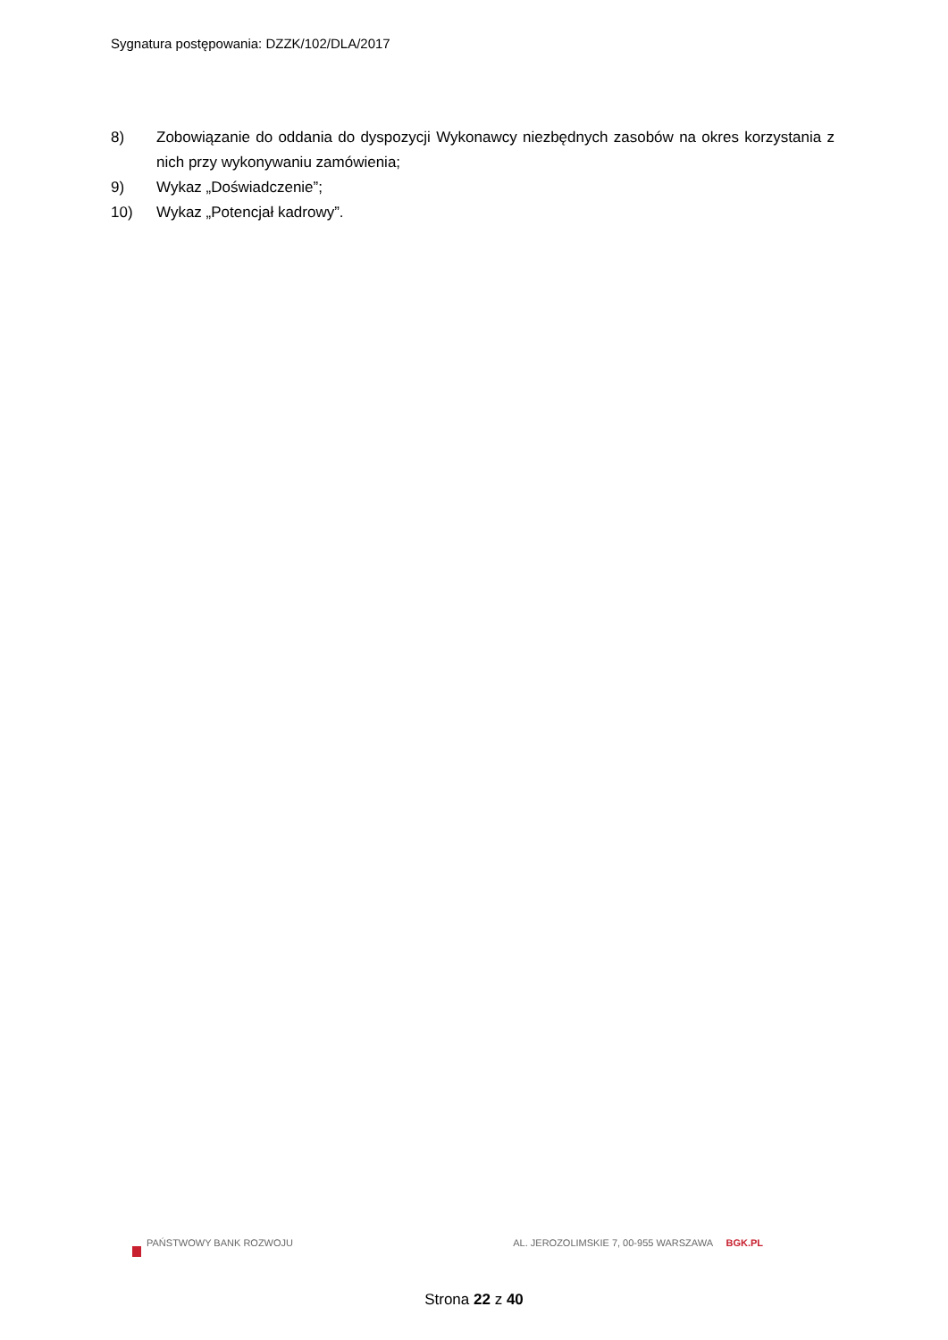Sygnatura postępowania: DZZK/102/DLA/2017
8) Zobowiązanie do oddania do dyspozycji Wykonawcy niezbędnych zasobów na okres korzystania z nich przy wykonywaniu zamówienia;
9) Wykaz „Doświadczenie”;
10) Wykaz „Potencjał kadrowy”.
PAŃSTWOWY BANK ROZWOJU AL. JEROZOLIMSKIE 7, 00-955 WARSZAWA BGK.PL
Strona 22 z 40